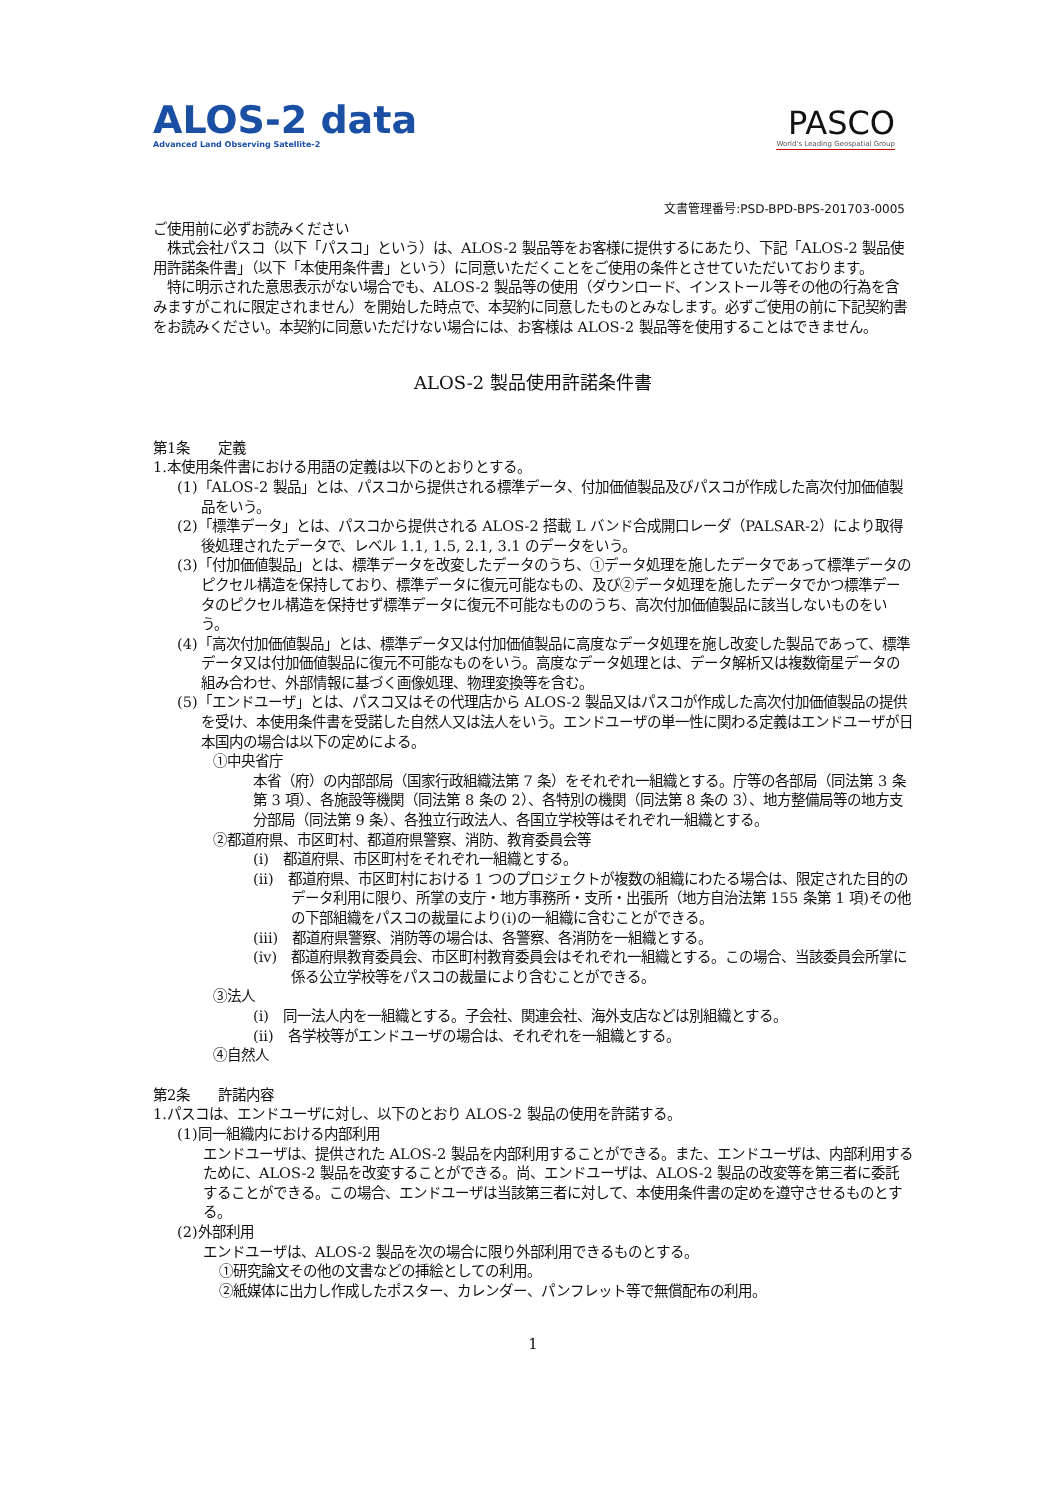ALOS-2 data
Advanced Land Observing Satellite-2
PASCO
World's Leading Geospatial Group
文書管理番号:PSD-BPD-BPS-201703-0005
ご使用前に必ずお読みください
　株式会社パスコ（以下「パスコ」という）は、ALOS-2 製品等をお客様に提供するにあたり、下記「ALOS-2 製品使用許諾条件書」（以下「本使用条件書」という）に同意いただくことをご使用の条件とさせていただいております。
　特に明示された意思表示がない場合でも、ALOS-2 製品等の使用（ダウンロード、インストール等その他の行為を含みますがこれに限定されません）を開始した時点で、本契約に同意したものとみなします。必ずご使用の前に下記契約書をお読みください。本契約に同意いただけない場合には、お客様は ALOS-2 製品等を使用することはできません。
ALOS-2 製品使用許諾条件書
第1条　　定義
1.本使用条件書における用語の定義は以下のとおりとする。
(1)「ALOS-2 製品」とは、パスコから提供される標準データ、付加価値製品及びパスコが作成した高次付加価値製品をいう。
(2)「標準データ」とは、パスコから提供される ALOS-2 搭載 L バンド合成開口レーダ（PALSAR-2）により取得後処理されたデータで、レベル 1.1, 1.5, 2.1, 3.1 のデータをいう。
(3)「付加価値製品」とは、標準データを改変したデータのうち、①データ処理を施したデータであって標準データのピクセル構造を保持しており、標準データに復元可能なもの、及び②データ処理を施したデータでかつ標準データのピクセル構造を保持せず標準データに復元不可能なもののうち、高次付加価値製品に該当しないものをいう。
(4)「高次付加価値製品」とは、標準データ又は付加価値製品に高度なデータ処理を施し改変した製品であって、標準データ又は付加価値製品に復元不可能なものをいう。高度なデータ処理とは、データ解析又は複数衛星データの組み合わせ、外部情報に基づく画像処理、物理変換等を含む。
(5)「エンドユーザ」とは、パスコ又はその代理店から ALOS-2 製品又はパスコが作成した高次付加価値製品の提供を受け、本使用条件書を受諾した自然人又は法人をいう。エンドユーザの単一性に関わる定義はエンドユーザが日本国内の場合は以下の定めによる。
①中央省庁
本省（府）の内部部局（国家行政組織法第 7 条）をそれぞれ一組織とする。庁等の各部局（同法第 3 条第 3 項）、各施設等機関（同法第 8 条の 2）、各特別の機関（同法第 8 条の 3）、地方整備局等の地方支分部局（同法第 9 条）、各独立行政法人、各国立学校等はそれぞれ一組織とする。
②都道府県、市区町村、都道府県警察、消防、教育委員会等
(i)　都道府県、市区町村をそれぞれ一組織とする。
(ii)　都道府県、市区町村における 1 つのプロジェクトが複数の組織にわたる場合は、限定された目的のデータ利用に限り、所掌の支庁・地方事務所・支所・出張所（地方自治法第 155 条第 1 項)その他の下部組織をパスコの裁量により(i)の一組織に含むことができる。
(iii)　都道府県警察、消防等の場合は、各警察、各消防を一組織とする。
(iv)　都道府県教育委員会、市区町村教育委員会はそれぞれ一組織とする。この場合、当該委員会所掌に係る公立学校等をパスコの裁量により含むことができる。
③法人
(i)　同一法人内を一組織とする。子会社、関連会社、海外支店などは別組織とする。
(ii)　各学校等がエンドユーザの場合は、それぞれを一組織とする。
④自然人
第2条　　許諾内容
1.パスコは、エンドユーザに対し、以下のとおり ALOS-2 製品の使用を許諾する。
(1)同一組織内における内部利用
エンドユーザは、提供された ALOS-2 製品を内部利用することができる。また、エンドユーザは、内部利用するために、ALOS-2 製品を改変することができる。尚、エンドユーザは、ALOS-2 製品の改変等を第三者に委託することができる。この場合、エンドユーザは当該第三者に対して、本使用条件書の定めを遵守させるものとする。
(2)外部利用
エンドユーザは、ALOS-2 製品を次の場合に限り外部利用できるものとする。
①研究論文その他の文書などの挿絵としての利用。
②紙媒体に出力し作成したポスター、カレンダー、パンフレット等で無償配布の利用。
1